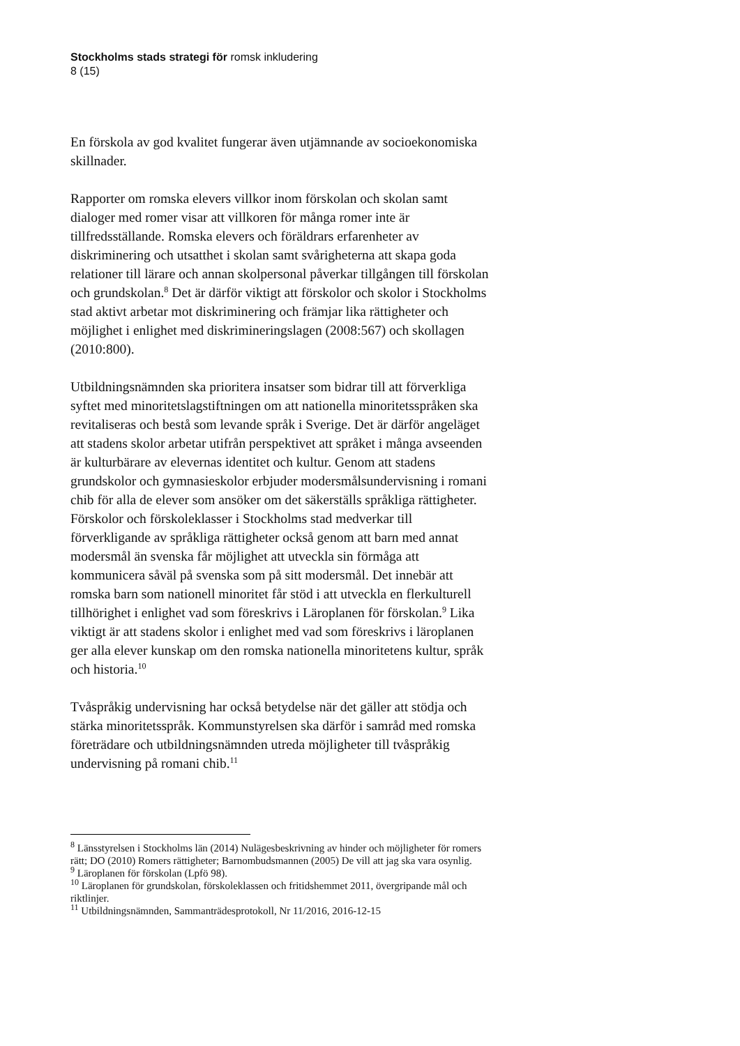Stockholms stads strategi för romsk inkludering
8 (15)
En förskola av god kvalitet fungerar även utjämnande av socioekonomiska skillnader.
Rapporter om romska elevers villkor inom förskolan och skolan samt dialoger med romer visar att villkoren för många romer inte är tillfredsställande. Romska elevers och föräldrars erfarenheter av diskriminering och utsatthet i skolan samt svårigheterna att skapa goda relationer till lärare och annan skolpersonal påverkar tillgången till förskolan och grundskolan.<sup>8</sup> Det är därför viktigt att förskolor och skolor i Stockholms stad aktivt arbetar mot diskriminering och främjar lika rättigheter och möjlighet i enlighet med diskrimineringslagen (2008:567) och skollagen (2010:800).
Utbildningsnämnden ska prioritera insatser som bidrar till att förverkliga syftet med minoritetslagstiftningen om att nationella minoritetsspråken ska revitaliseras och bestå som levande språk i Sverige. Det är därför angeläget att stadens skolor arbetar utifrån perspektivet att språket i många avseenden är kulturbärare av elevernas identitet och kultur. Genom att stadens grundskolor och gymnasieskolor erbjuder modersmålsundervisning i romani chib för alla de elever som ansöker om det säkerställs språkliga rättigheter. Förskolor och förskoleklasser i Stockholms stad medverkar till förverkligande av språkliga rättigheter också genom att barn med annat modersmål än svenska får möjlighet att utveckla sin förmåga att kommunicera såväl på svenska som på sitt modersmål. Det innebär att romska barn som nationell minoritet får stöd i att utveckla en flerkulturell tillhörighet i enlighet vad som föreskrivs i Läroplanen för förskolan.<sup>9</sup> Lika viktigt är att stadens skolor i enlighet med vad som föreskrivs i läroplanen ger alla elever kunskap om den romska nationella minoritetens kultur, språk och historia.<sup>10</sup>
Tvåspråkig undervisning har också betydelse när det gäller att stödja och stärka minoritetsspråk. Kommunstyrelsen ska därför i samråd med romska företrädare och utbildningsnämnden utreda möjligheter till tvåspråkig undervisning på romani chib.<sup>11</sup>
<sup>8</sup> Länsstyrelsen i Stockholms län (2014) Nulägesbeskrivning av hinder och möjligheter för romers rätt; DO (2010) Romers rättigheter; Barnombudsmannen (2005) De vill att jag ska vara osynlig.
<sup>9</sup> Läroplanen för förskolan (Lpfö 98).
<sup>10</sup> Läroplanen för grundskolan, förskoleklassen och fritidshemmet 2011, övergripande mål och riktlinjer.
<sup>11</sup> Utbildningsnämnden, Sammanträdesprotokoll, Nr 11/2016, 2016-12-15